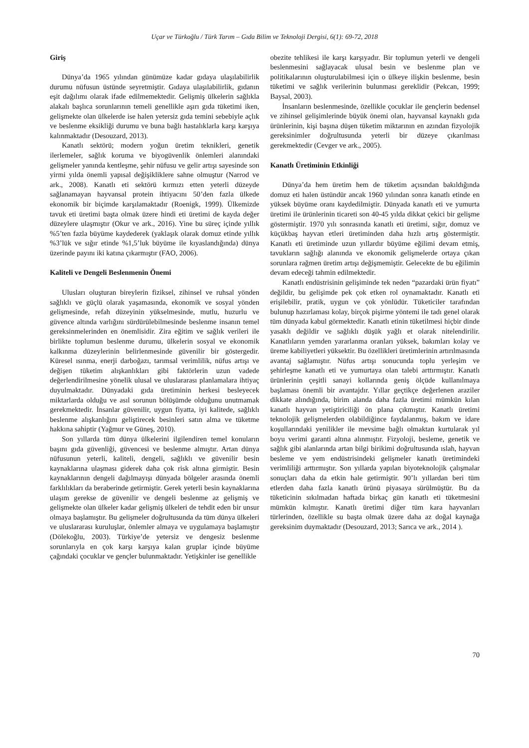Uçar ve Türkoğlu / Türk Tarım – Gıda Bilim ve Teknoloji Dergisi, 6(1): 69-72, 2018
Giriş
Dünya’da 1965 yılından günümüze kadar gıdaya ulaşılabilirlik durumu nüfusun üstünde seyretmiştir. Gıdaya ulaşılabilirlik, gıdanın eşit dağılımı olarak ifade edilmemektedir. Gelişmiş ülkelerin sağlıkla alakalı başlıca sorunlarının temeli genellikle aşırı gıda tüketimi iken, gelişmekte olan ülkelerde ise halen yetersiz gıda temini sebebiyle açlık ve beslenme eksikliği durumu ve buna bağlı hastalıklarla karşı karşıya kalınmaktadır (Desouzard, 2013).
Kanatlı sektörü; modern yoğun üretim teknikleri, genetik ilerlemeler, sağlık koruma ve biyogüvenlik önlemleri alanındaki gelişmeler yanında kentleşme, şehir nüfusu ve gelir artışı sayesinde son yirmi yılda önemli yapısal değişikliklere sahne olmuştur (Narrod ve ark., 2008). Kanatlı eti sektörü kırmızı etten yeterli düzeyde sağlanamayan hayvansal protein ihtiyacını 50’den fazla ülkede ekonomik bir biçimde karşılamaktadır (Roenigk, 1999). Ülkemizde tavuk eti üretimi başta olmak üzere hindi eti üretimi de kayda değer düzeylere ulaşmıştır (Okur ve ark., 2016). Yine bu süreç içinde yıllık %5’ten fazla büyüme kaydederek (yaklaşık olarak domuz etinde yıllık %3’lük ve sığır etinde %1,5’luk büyüme ile kıyaslandığında) dünya üzerinde payını iki katına çıkarmıştır (FAO, 2006).
Kaliteli ve Dengeli Beslenmenin Önemi
Ulusları oluşturan bireylerin fiziksel, zihinsel ve ruhsal yönden sağlıklı ve güçlü olarak yaşamasında, ekonomik ve sosyal yönden gelişmesinde, refah düzeyinin yükselmesinde, mutlu, huzurlu ve güvence altında varlığını sürdürülebilmesinde beslenme insanın temel gereksinmelerinden en önemlisidir. Zira eğitim ve sağlık verileri ile birlikte toplumun beslenme durumu, ülkelerin sosyal ve ekonomik kalkınma düzeylerinin belirlenmesinde güvenilir bir göstergedir. Küresel ısınma, enerji darboğazı, tarımsal verimlilik, nüfus artışı ve değişen tüketim alışkanlıkları gibi faktörlerin uzun vadede değerlendirilmesine yönelik ulusal ve uluslararası planlamalara ihtiyaç duyulmaktadır. Dünyadaki gıda üretiminin herkesi besleyecek miktarlarda olduğu ve asıl sorunun bölüşümde olduğunu unutmamak gerekmektedir. İnsanlar güvenilir, uygun fiyatta, iyi kalitede, sağlıklı beslenme alışkanlığını geliştirecek besinleri satın alma ve tüketme hakkına sahiptir (Yağmur ve Güneş, 2010).
Son yıllarda tüm dünya ülkelerini ilgilendiren temel konuların başını gıda güvenliği, güvencesi ve beslenme almıştır. Artan dünya nüfusunun yeterli, kaliteli, dengeli, sağlıklı ve güvenilir besin kaynaklarına ulaşması giderek daha çok risk altına girmiştir. Besin kaynaklarının dengeli dağılmayışı dünyada bölgeler arasında önemli farklılıkları da beraberinde getirmiştir. Gerek yeterli besin kaynaklarına ulaşım gerekse de güvenilir ve dengeli beslenme az gelişmiş ve gelişmekte olan ülkeler kadar gelişmiş ülkeleri de tehdit eden bir unsur olmaya başlamıştır. Bu gelişmeler doğrultusunda da tüm dünya ülkeleri ve uluslararası kuruluşlar, önlemler almaya ve uygulamaya başlamıştır (Dölekoğlu, 2003). Türkiye’de yetersiz ve dengesiz beslenme sorunlarıyla en çok karşı karşıya kalan gruplar içinde büyüme çağındaki çocuklar ve gençler bulunmaktadır. Yetişkinler ise genellikle
obezite tehlikesi ile karşı karşıyadır. Bir toplumun yeterli ve dengeli beslenmesini sağlayacak ulusal besin ve beslenme plan ve politikalarının oluşturulabilmesi için o ülkeye ilişkin beslenme, besin tüketimi ve sağlık verilerinin bulunması gereklidir (Pekcan, 1999; Baysal, 2003).
İnsanların beslenmesinde, özellikle çocuklar ile gençlerin bedensel ve zihinsel gelişimlerinde büyük önemi olan, hayvansal kaynaklı gıda ürünlerinin, kişi başına düşen tüketim miktarının en azından fizyolojik gereksinimler doğrultusunda yeterli bir düzeye çıkarılması gerekmektedir (Cevger ve ark., 2005).
Kanatlı Üretiminin Etkinliği
Dünya’da hem üretim hem de tüketim açısından bakıldığında domuz eti halen üstündür ancak 1960 yılından sonra kanatlı etinde en yüksek büyüme oranı kaydedilmiştir. Dünyada kanatlı eti ve yumurta üretimi ile ürünlerinin ticareti son 40-45 yılda dikkat çekici bir gelişme göstermiştir. 1970 yılı sonrasında kanatlı eti üretimi, sığır, domuz ve küçükbaş hayvan etleri üretiminden daha hızlı artış göstermiştir. Kanatlı eti üretiminde uzun yıllardır büyüme eğilimi devam etmiş, tavukların sağlığı alanında ve ekonomik gelişmelerde ortaya çıkan sorunlara rağmen üretim artışı değişmemiştir. Gelecekte de bu eğilimin devam edeceği tahmin edilmektedir.
Kanatlı endüstrisinin gelişiminde tek neden “pazardaki ürün fiyatı” değildir, bu gelişimde pek çok etken rol oynamaktadır. Kanatlı eti erişilebilir, pratik, uygun ve çok yönlüdür. Tüketiciler tarafından bulunup hazırlaması kolay, birçok pişirme yöntemi ile tadı genel olarak tüm dünyada kabul görmektedir. Kanatlı etinin tüketilmesi hiçbir dinde yasaklı değildir ve sağlıklı düşük yağlı et olarak nitelendirilir. Kanatlıların yemden yararlanma oranları yüksek, bakımları kolay ve üreme kabiliyetleri yüksektir. Bu özellikleri üretimlerinin artırılmasında avantaj sağlamıştır. Nüfus artışı sonucunda toplu yerleşim ve şehirleşme kanatlı eti ve yumurtaya olan talebi arttırmıştır. Kanatlı ürünlerinin çeşitli sanayi kollarında geniş ölçüde kullanılmaya başlaması önemli bir avantajdır. Yıllar geçtikçe değerlenen araziler dikkate alındığında, birim alanda daha fazla üretimi mümkün kılan kanatlı hayvan yetiştiriciliği ön plana çıkmıştır. Kanatlı üretimi teknolojik gelişmelerden olabildiğince faydalanmış, bakım ve idare koşullarındaki yenilikler ile mevsime bağlı olmaktan kurtularak yıl boyu verimi garanti altına alınmıştır. Fizyoloji, besleme, genetik ve sağlık gibi alanlarında artan bilgi birikimi doğrultusunda ıslah, hayvan besleme ve yem endüstrisindeki gelişmeler kanatlı üretimindeki verimliliği arttırmıştır. Son yıllarda yapılan biyoteknolojik çalışmalar sonuçları daha da etkin hale getirmiştir. 90’lı yıllardan beri tüm etlerden daha fazla kanatlı ürünü piyasaya sürülmüştür. Bu da tüketicinin sıkılmadan haftada birkaç gün kanatlı eti tüketmesini mümkün kılmıştır. Kanatlı üretimi diğer tüm kara hayvanları türlerinden, özellikle su başta olmak üzere daha az doğal kaynağa gereksinim duymaktadır (Desouzard, 2013; Sarıca ve ark., 2014 ).
70